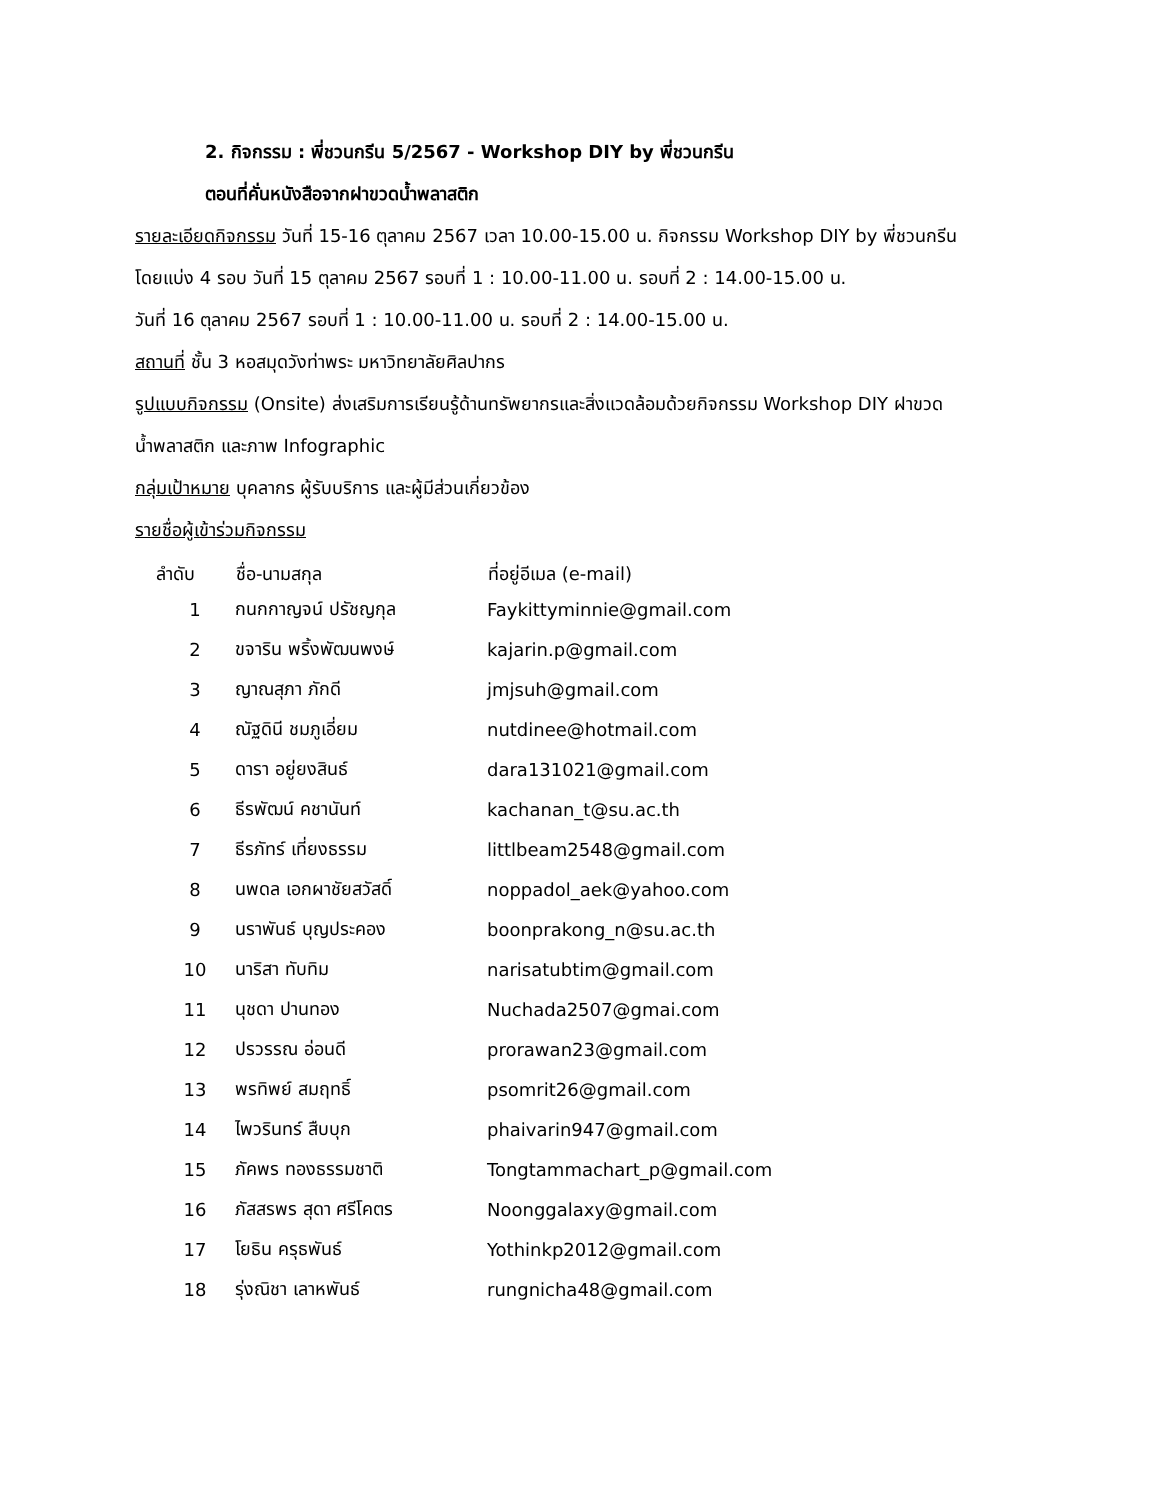2. กิจกรรม : พี่ชวนกรีน 5/2567 - Workshop DIY by พี่ชวนกรีน
ตอนที่คั่นหนังสือจากฝาขวดน้ำพลาสติก
รายละเอียดกิจกรรม วันที่ 15-16 ตุลาคม 2567 เวลา 10.00-15.00 น. กิจกรรม Workshop DIY by พี่ชวนกรีน
โดยแบ่ง 4 รอบ วันที่ 15 ตุลาคม 2567 รอบที่ 1 : 10.00-11.00 น. รอบที่ 2 : 14.00-15.00 น.
วันที่ 16 ตุลาคม 2567 รอบที่ 1 : 10.00-11.00 น. รอบที่ 2 : 14.00-15.00 น.
สถานที่ ชั้น 3 หอสมุดวังท่าพระ มหาวิทยาลัยศิลปากร
รูปแบบกิจกรรม (Onsite) ส่งเสริมการเรียนรู้ด้านทรัพยากรและสิ่งแวดล้อมด้วยกิจกรรม Workshop DIY ฝาขวด
น้ำพลาสติก และภาพ Infographic
กลุ่มเป้าหมาย บุคลากร ผู้รับบริการ และผู้มีส่วนเกี่ยวข้อง
รายชื่อผู้เข้าร่วมกิจกรรม
| ลำดับ | ชื่อ-นามสกุล | ที่อยู่อีเมล (e-mail) |
| --- | --- | --- |
| 1 | กนกกาญจน์ ปรัชญกุล | Faykittyminnie@gmail.com |
| 2 | ขจาริน พริ้งพัฒนพงษ์ | kajarin.p@gmail.com |
| 3 | ญาณสุภา ภักดี | jmjsuh@gmail.com |
| 4 | ณัฐดินี ชมภูเอี่ยม | nutdinee@hotmail.com |
| 5 | ดารา อยู่ยงสินธ์ | dara131021@gmail.com |
| 6 | ธีรพัฒน์ คชานันท์ | kachanan_t@su.ac.th |
| 7 | ธีรภัทร์ เที่ยงธรรม | littlbeam2548@gmail.com |
| 8 | นพดล เอกผาชัยสวัสดิ์ | noppadol_aek@yahoo.com |
| 9 | นราพันธ์ บุญประคอง | boonprakong_n@su.ac.th |
| 10 | นาริสา ทับทิม | narisatubtim@gmail.com |
| 11 | นุชดา ปานทอง | Nuchada2507@gmai.com |
| 12 | ปรวรรณ อ่อนดี | prorawan23@gmail.com |
| 13 | พรทิพย์ สมฤทธิ์ | psomrit26@gmail.com |
| 14 | ไพวรินทร์ สืบบุก | phaivarin947@gmail.com |
| 15 | ภัคพร ทองธรรมชาติ | Tongtammachart_p@gmail.com |
| 16 | ภัสสรพร สุดา ศรีโคตร | Noonggalaxy@gmail.com |
| 17 | โยธิน ครุธพันธ์ | Yothinkp2012@gmail.com |
| 18 | รุ่งณิชา เลาหพันธ์ | rungnicha48@gmail.com |